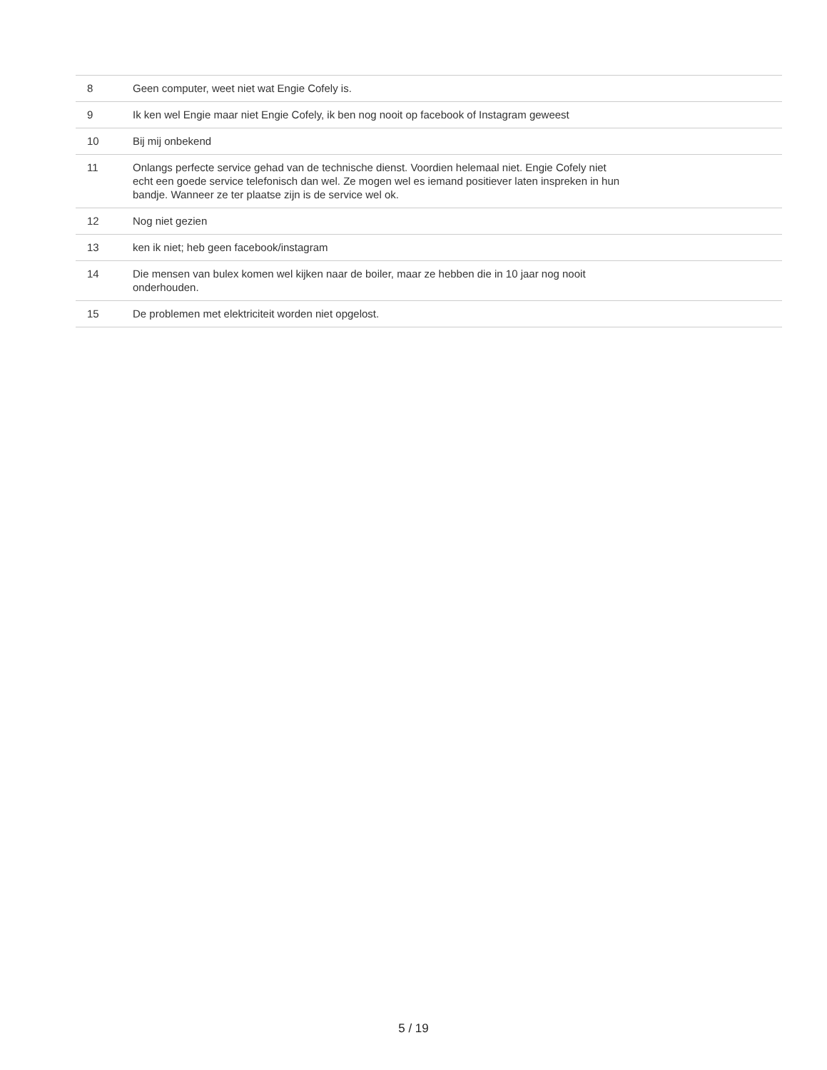| 8 | Geen computer, weet niet wat Engie Cofely is. |
| 9 | Ik ken wel Engie maar niet Engie Cofely, ik ben nog nooit op facebook of Instagram geweest |
| 10 | Bij mij onbekend |
| 11 | Onlangs perfecte service gehad van de technische dienst. Voordien helemaal niet. Engie Cofely niet echt een goede service telefonisch dan wel. Ze mogen wel es iemand positiever laten inspreken in hun bandje. Wanneer ze ter plaatse zijn is de service wel ok. |
| 12 | Nog niet gezien |
| 13 | ken ik niet; heb geen facebook/instagram |
| 14 | Die mensen van bulex komen wel kijken naar de boiler, maar ze hebben die in 10 jaar nog nooit onderhouden. |
| 15 | De problemen met elektriciteit worden niet opgelost. |
5 / 19